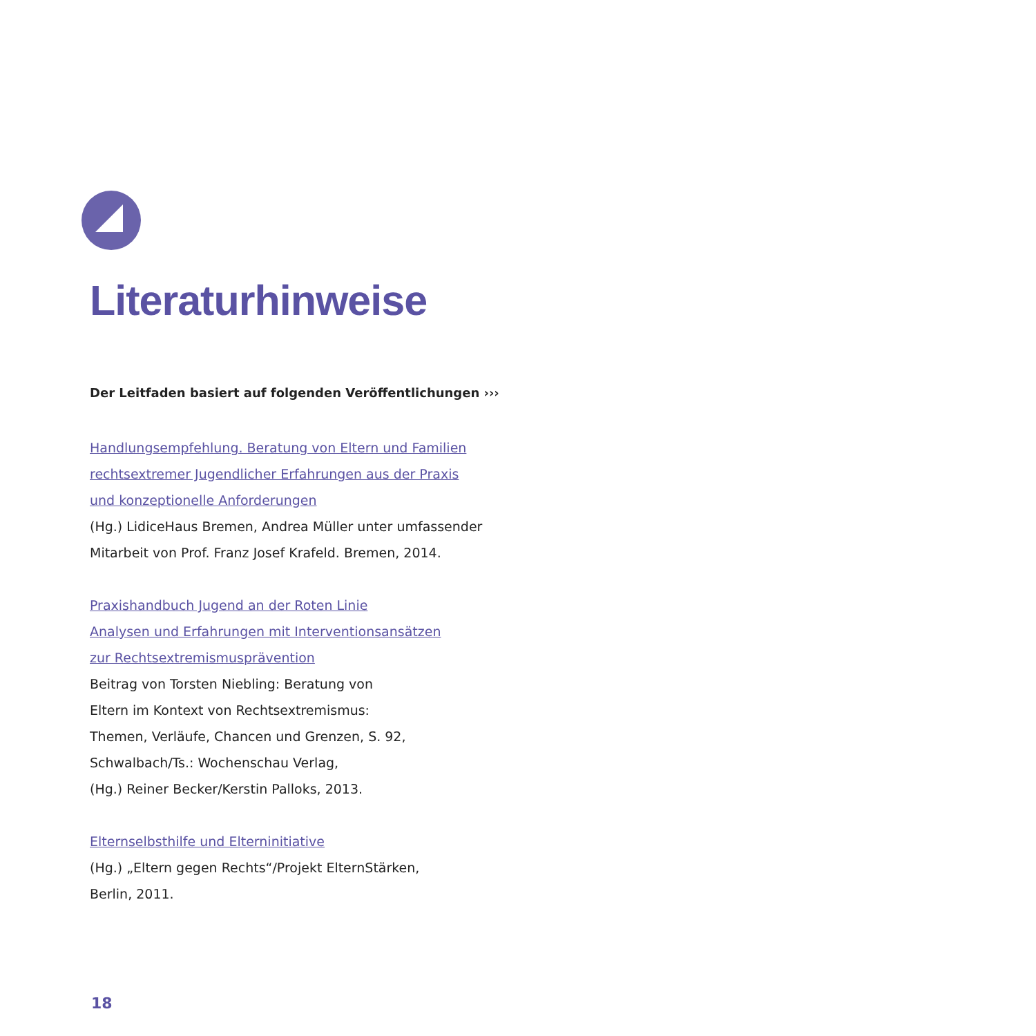Literaturhinweise
Der Leitfaden basiert auf folgenden Veröffentlichungen ›››
Handlungsempfehlung. Beratung von Eltern und Familien
rechtsextremer Jugendlicher Erfahrungen aus der Praxis
und konzeptionelle Anforderungen
(Hg.) LidiceHaus Bremen, Andrea Müller unter umfassender
Mitarbeit von Prof. Franz Josef Krafeld. Bremen, 2014.
Praxishandbuch Jugend an der Roten Linie
Analysen und Erfahrungen mit Interventionsansätzen
zur Rechtsextremismusprävention
Beitrag von Torsten Niebling: Beratung von
Eltern im Kontext von Rechtsextremismus:
Themen, Verläufe, Chancen und Grenzen, S. 92,
Schwalbach/Ts.: Wochenschau Verlag,
(Hg.) Reiner Becker/Kerstin Palloks, 2013.
Elternselbsthilfe und Elterninitiative
(Hg.) „Eltern gegen Rechts“/Projekt ElternStärken,
Berlin, 2011.
18